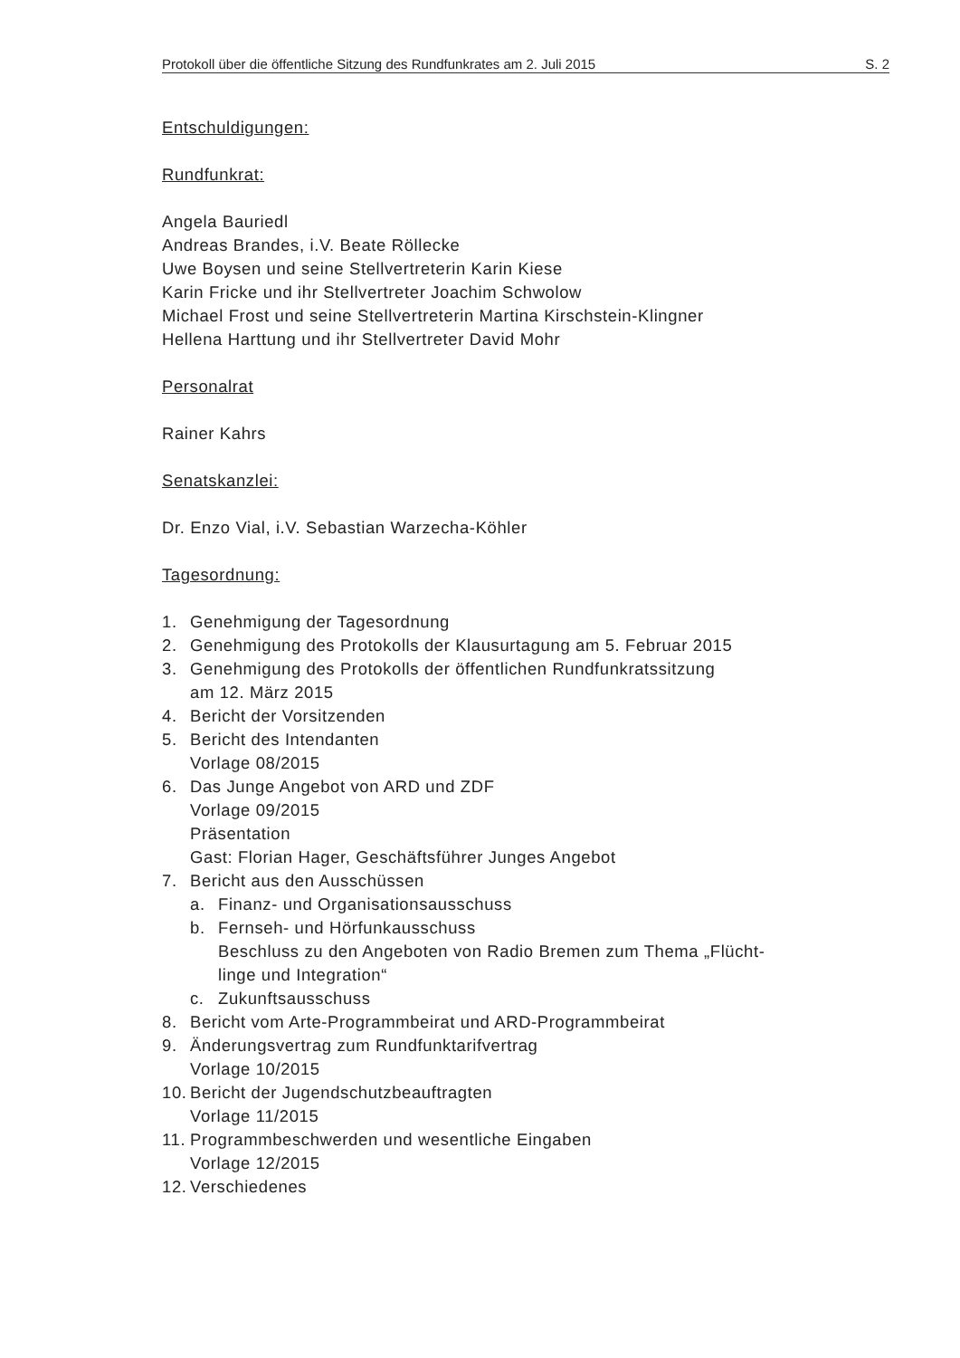Protokoll über die öffentliche Sitzung des Rundfunkrates am 2. Juli 2015 S. 2
Entschuldigungen:
Rundfunkrat:
Angela Bauriedl
Andreas Brandes, i.V. Beate Röllecke
Uwe Boysen und seine Stellvertreterin Karin Kiese
Karin Fricke und ihr Stellvertreter Joachim Schwolow
Michael Frost und seine Stellvertreterin Martina Kirschstein-Klingner
Hellena Harttung und ihr Stellvertreter David Mohr
Personalrat
Rainer Kahrs
Senatskanzlei:
Dr. Enzo Vial, i.V. Sebastian Warzecha-Köhler
Tagesordnung:
1. Genehmigung der Tagesordnung
2. Genehmigung des Protokolls der Klausurtagung am 5. Februar 2015
3. Genehmigung des Protokolls der öffentlichen Rundfunkratssitzung
am 12. März 2015
4. Bericht der Vorsitzenden
5. Bericht des Intendanten
Vorlage 08/2015
6. Das Junge Angebot von ARD und ZDF
Vorlage 09/2015
Präsentation
Gast: Florian Hager, Geschäftsführer Junges Angebot
7. Bericht aus den Ausschüssen
a. Finanz- und Organisationsausschuss
b. Fernseh- und Hörfunkausschuss
Beschluss zu den Angeboten von Radio Bremen zum Thema „Flücht-
linge und Integration“
c. Zukunftsausschuss
8. Bericht vom Arte-Programmbeirat und ARD-Programmbeirat
9. Änderungsvertrag zum Rundfunktarifvertrag
Vorlage 10/2015
10. Bericht der Jugendschutzbeauftragten
Vorlage 11/2015
11. Programmbeschwerden und wesentliche Eingaben
Vorlage 12/2015
12. Verschiedenes